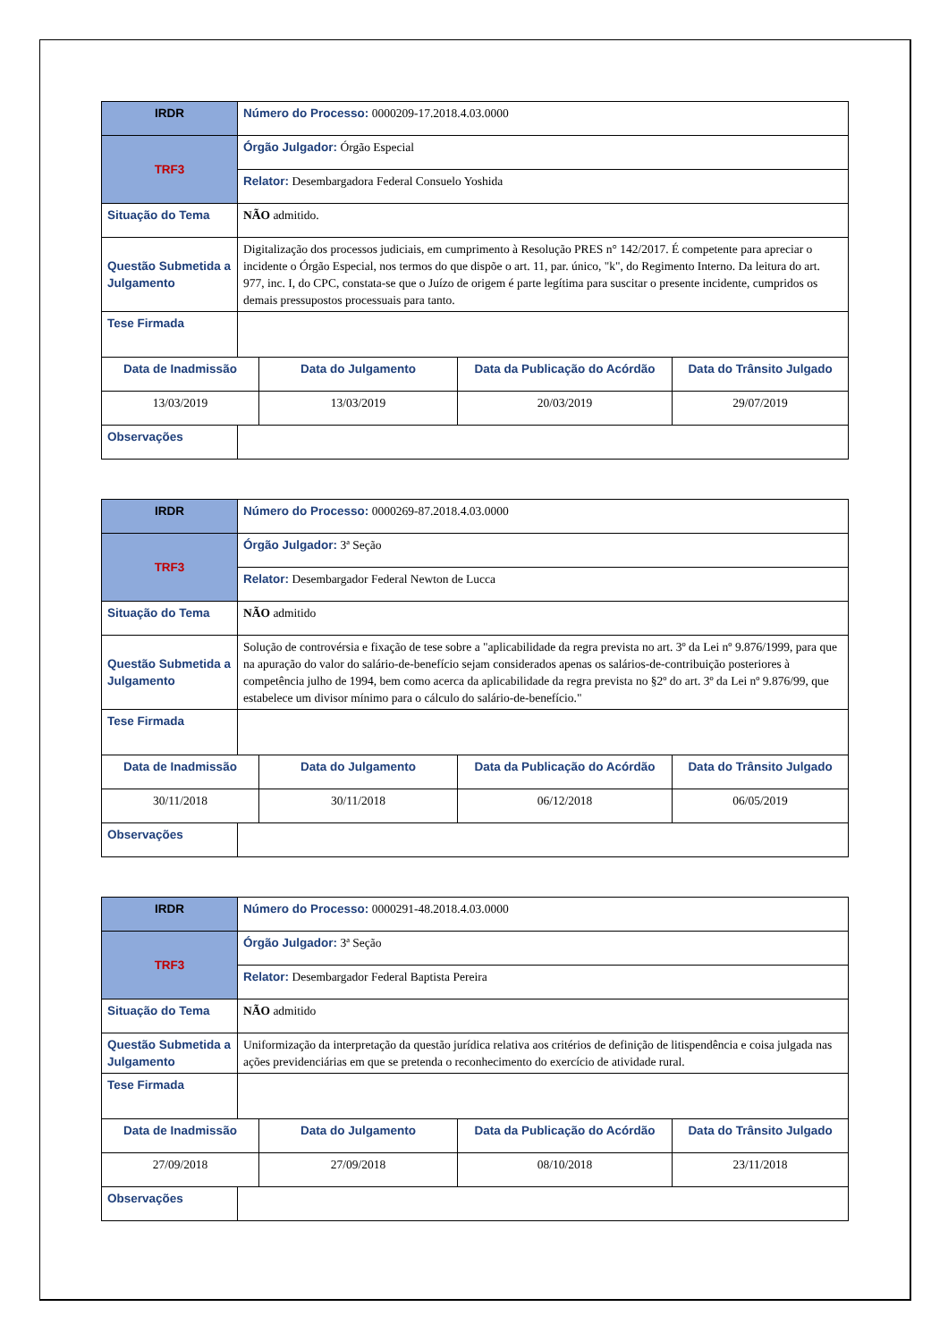| IRDR | Número do Processo: 0000209-17.2018.4.03.0000 | | | |
| TRF3 | Órgão Julgador: Órgão Especial | | | |
| | Relator: Desembargadora Federal Consuelo Yoshida | | | |
| Situação do Tema | NÃO admitido. | | | |
| Questão Submetida a Julgamento | Digitalização dos processos judiciais, em cumprimento à Resolução PRES n° 142/2017. É competente para apreciar o incidente o Órgão Especial, nos termos do que dispõe o art. 11, par. único, "k", do Regimento Interno. Da leitura do art. 977, inc. I, do CPC, constata-se que o Juízo de origem é parte legítima para suscitar o presente incidente, cumpridos os demais pressupostos processuais para tanto. | | | |
| Tese Firmada | | | | |
| Data de Inadmissão | | Data do Julgamento | Data da Publicação do Acórdão | Data do Trânsito Julgado |
| 13/03/2019 | | 13/03/2019 | 20/03/2019 | 29/07/2019 |
| Observações | | | | |
| IRDR | Número do Processo: 0000269-87.2018.4.03.0000 | | | |
| TRF3 | Órgão Julgador: 3ª Seção | | | |
| | Relator: Desembargador Federal Newton de Lucca | | | |
| Situação do Tema | NÃO admitido | | | |
| Questão Submetida a Julgamento | Solução de controvérsia e fixação de tese sobre a "aplicabilidade da regra prevista no art. 3º da Lei nº 9.876/1999, para que na apuração do valor do salário-de-benefício sejam considerados apenas os salários-de-contribuição posteriores à competência julho de 1994, bem como acerca da aplicabilidade da regra prevista no §2º do art. 3º da Lei nº 9.876/99, que estabelece um divisor mínimo para o cálculo do salário-de-benefício." | | | |
| Tese Firmada | | | | |
| Data de Inadmissão | | Data do Julgamento | Data da Publicação do Acórdão | Data do Trânsito Julgado |
| 30/11/2018 | | 30/11/2018 | 06/12/2018 | 06/05/2019 |
| Observações | | | | |
| IRDR | Número do Processo: 0000291-48.2018.4.03.0000 | | | |
| TRF3 | Órgão Julgador: 3ª Seção | | | |
| | Relator: Desembargador Federal Baptista Pereira | | | |
| Situação do Tema | NÃO admitido | | | |
| Questão Submetida a Julgamento | Uniformização da interpretação da questão jurídica relativa aos critérios de definição de litispendência e coisa julgada nas ações previdenciárias em que se pretenda o reconhecimento do exercício de atividade rural. | | | |
| Tese Firmada | | | | |
| Data de Inadmissão | | Data do Julgamento | Data da Publicação do Acórdão | Data do Trânsito Julgado |
| 27/09/2018 | | 27/09/2018 | 08/10/2018 | 23/11/2018 |
| Observações | | | | |